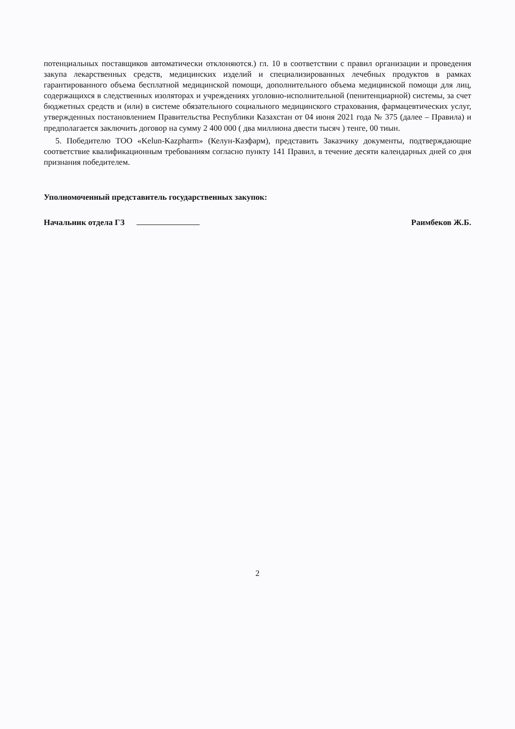потенциальных поставщиков автоматически отклоняются.) гл. 10 в соответствии с правил организации и проведения закупа лекарственных средств, медицинских изделий и специализированных лечебных продуктов в рамках гарантированного объема бесплатной медицинской помощи, дополнительного объема медицинской помощи для лиц, содержащихся в следственных изоляторах и учреждениях уголовно-исполнительной (пенитенциарной) системы, за счет бюджетных средств и (или) в системе обязательного социального медицинского страхования, фармацевтических услуг, утвержденных постановлением Правительства Республики Казахстан от 04 июня 2021 года № 375 (далее – Правила) и предполагается заключить договор на сумму 2 400 000 ( два миллиона двести тысяч ) тенге, 00 тиын.
5. Победителю ТОО «Kelun-Kazpharm» (Келун-Казфарм), представить Заказчику документы, подтверждающие соответствие квалификационным требованиям согласно пункту 141 Правил, в течение десяти календарных дней со дня признания победителем.
Уполномоченный представитель государственных закупок:
Начальник отдела ГЗ Раимбеков Ж.Б.
2